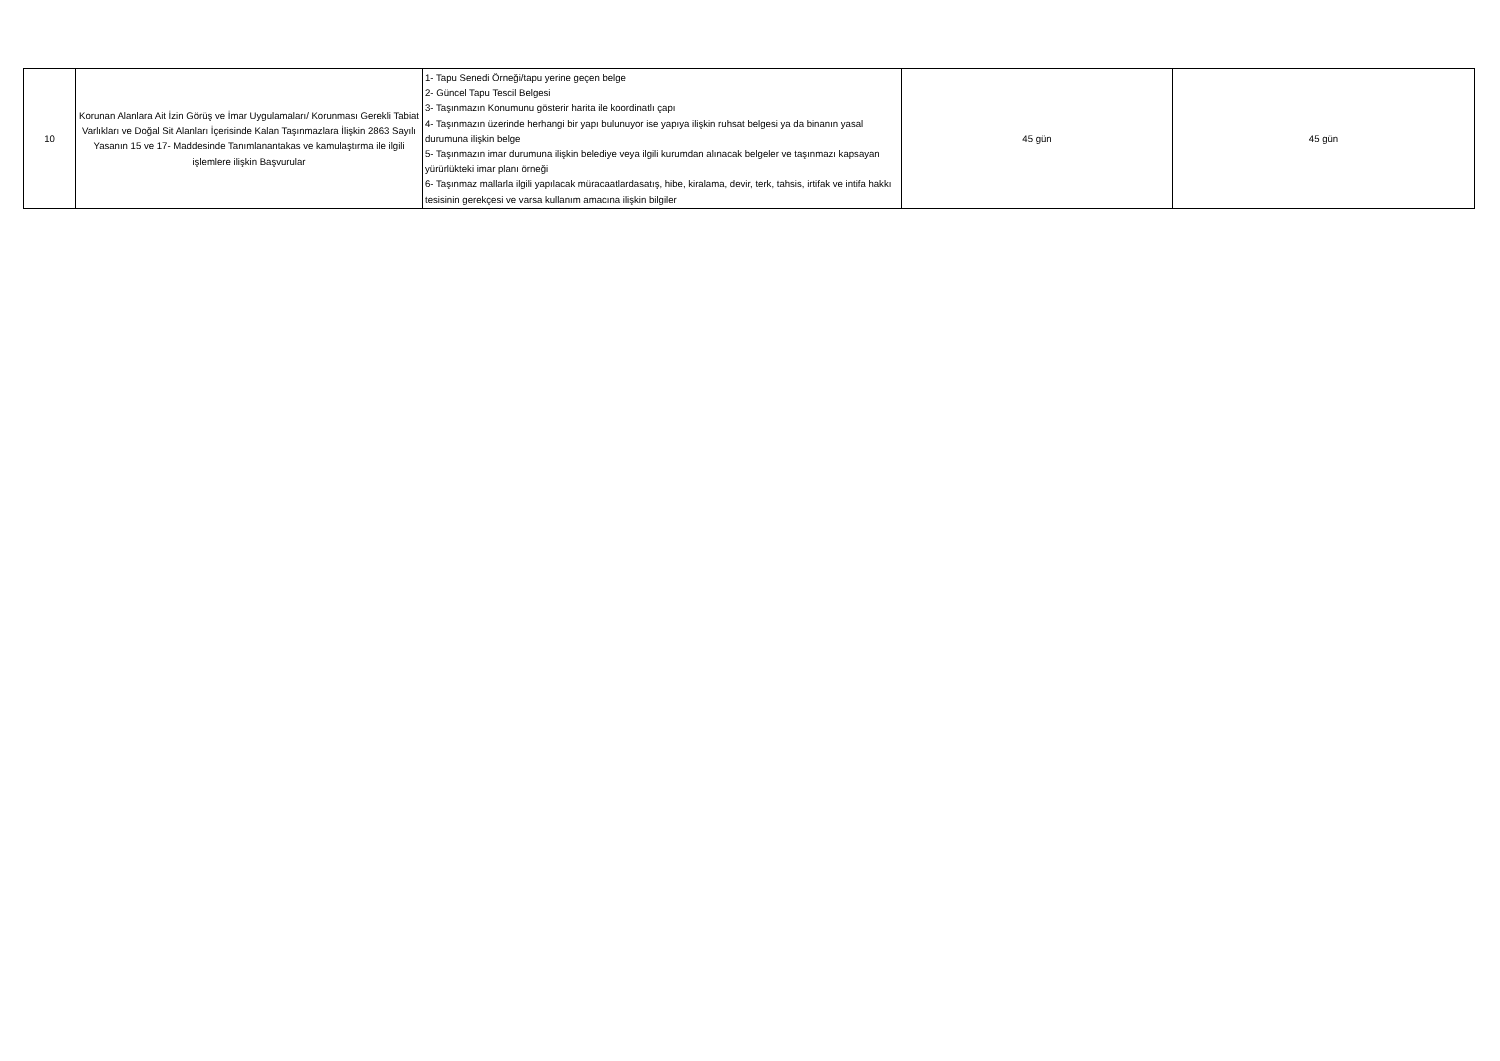| 10 | Korunan Alanlara Ait İzin Görüş ve İmar Uygulamaları/ Korunması Gerekli Tabiat Varlıkları ve Doğal Sit Alanları İçerisinde Kalan Taşınmazlara İlişkin 2863 Sayılı Yasanın 15 ve 17- Maddesinde Tanımlanantakas ve kamulaştırma ile ilgili işlemlere ilişkin Başvurular | 1- Tapu Senedi Örneği/tapu yerine geçen belge 2- Güncel Tapu Tescil Belgesi 3- Taşınmazın Konumunu gösterir harita ile koordinatlı çapı 4- Taşınmazın üzerinde herhangi bir yapı bulunuyor ise yapıya ilişkin ruhsat belgesi ya da binanın yasal durumuna ilişkin belge 5- Taşınmazın imar durumuna ilişkin belediye veya ilgili kurumdan alınacak belgeler ve taşınmazı kapsayan yürürlükteki imar planı örneği 6- Taşınmaz mallarla ilgili yapılacak müracaatlardasatış, hibe, kiralama, devir, terk, tahsis, irtifak ve intifa hakkı tesisinin gerekçesi ve varsa kullanım amacına ilişkin bilgiler | 45 gün | 45 gün |